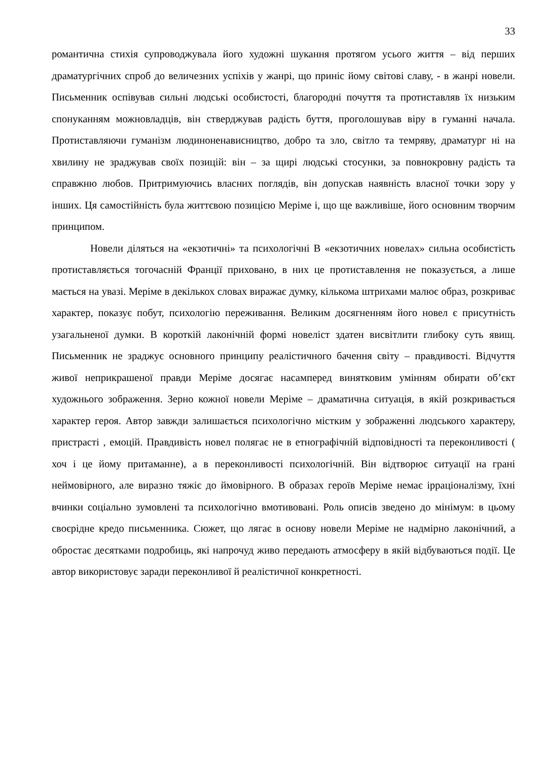33
романтична стихія супроводжувала його художні шукання протягом усього життя – від перших драматургічних спроб до величезних успіхів у жанрі, що приніс йому світові славу, - в жанрі новели. Письменник оспівував сильні людські особистості, благородні почуття та протиставляв їх низьким спонуканням можновладців, він стверджував радість буття, проголошував віру в гуманні начала. Протиставляючи гуманізм людиноненависництво, добро та зло, світло та темряву, драматург ні на хвилину не зраджував своїх позицій: він – за щирі людські стосунки, за повнокровну радість та справжню любов. Притримуючись власних поглядів, він допускав наявність власної точки зору у інших. Ця самостійність була життєвою позицією Меріме і, що ще важливіше, його основним творчим принципом.
Новели діляться на «екзотичні» та психологічні В «екзотичних новелах» сильна особистість протиставляється тогочасній Франції приховано, в них це протиставлення не показується, а лише мається на увазі. Меріме в декількох словах виражає думку, кількома штрихами малює образ, розкриває характер, показує побут, психологію переживання. Великим досягненням його новел є присутність узагальненої думки. В короткій лаконічній формі новеліст здатен висвітлити глибоку суть явищ. Письменник не зраджує основного принципу реалістичного бачення світу – правдивості. Відчуття живої неприкрашеної правди Меріме досягає насамперед винятковим умінням обирати об’єкт художнього зображення. Зерно кожної новели Меріме – драматична ситуація, в якій розкривається характер героя. Автор завжди залишається психологічно містким у зображенні людського характеру, пристрасті , емоцій. Правдивість новел полягає не в етнографічній відповідності та переконливості ( хоч і це йому притаманне), а в переконливості психологічній. Він відтворює ситуації на грані неймовірного, але виразно тяжіє до ймовірного. В образах героїв Меріме немає ірраціоналізму, їхні вчинки соціально зумовлені та психологічно вмотивовані. Роль описів зведено до мінімум: в цьому своєрідне кредо письменника. Сюжет, що лягає в основу новели Меріме не надмірно лаконічний, а обростає десятками подробиць, які напрочуд живо передають атмосферу в якій відбуваються події. Це автор використовує заради переконливої й реалістичної конкретності.